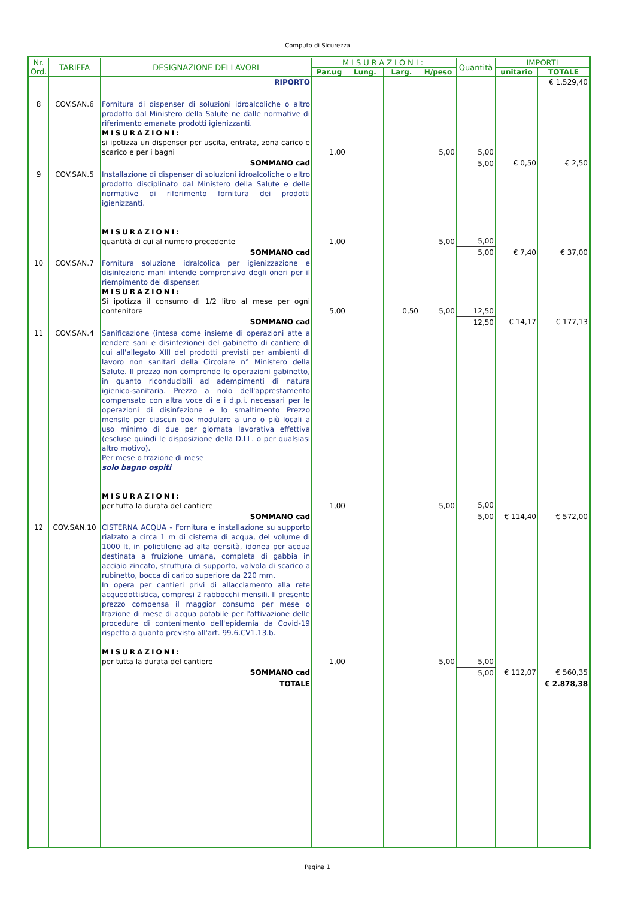Computo di Sicurezza
| Nr. Ord. | TARIFFA | DESIGNAZIONE DEI LAVORI | MISURAZIONI: | | | | Quantità | IMPORTI | |
| --- | --- | --- | --- | --- | --- | --- | --- | --- | --- |
| | | | Par.ug | Lung. | Larg. | H/peso | | unitario | TOTALE |
| | | RIPORTO | | | | | | | € 1.529,40 |
| 8 | COV.SAN.6 | Fornitura di dispenser di soluzioni idroalcoliche o altro prodotto dal Ministero della Salute ne dalle normative di riferimento emanate prodotti igienizzanti. MISURAZIONI: si ipotizza un dispenser per uscita, entrata, zona carico e scarico e per i bagni | 1,00 | | | 5,00 | 5,00 | | |
| | | SOMMANO cad | | | | | 5,00 | € 0,50 | € 2,50 |
| 9 | COV.SAN.5 | Installazione di dispenser di soluzioni idroalcoliche o altro prodotto disciplinato dal Ministero della Salute e delle normative di riferimento fornitura dei prodotti igienizzanti. MISURAZIONI: quantità di cui al numero precedente | 1,00 | | | 5,00 | 5,00 | | |
| | | SOMMANO cad | | | | | 5,00 | € 7,40 | € 37,00 |
| 10 | COV.SAN.7 | Fornitura soluzione idralcolica per igienizzazione e disinfezione mani intende comprensivo degli oneri per il riempimento dei dispenser. MISURAZIONI: Si ipotizza il consumo di 1/2 litro al mese per ogni contenitore | 5,00 | | 0,50 | 5,00 | 12,50 | | |
| | | SOMMANO cad | | | | | 12,50 | € 14,17 | € 177,13 |
| 11 | COV.SAN.4 | Sanificazione (intesa come insieme di operazioni atte a rendere sani e disinfezione) del gabinetto di cantiere di cui all'allegato XIII del prodotti previsti per ambienti di lavoro non sanitari della Circolare n° Ministero della Salute. Il prezzo non comprende le operazioni gabinetto, in quanto riconducibili ad adempimenti di natura igienico-sanitaria. Prezzo a nolo dell'apprestamento compensato con altra voce di e i d.p.i. necessari per le operazioni di disinfezione e lo smaltimento Prezzo mensile per ciascun box modulare a uno o più locali a uso minimo di due per giornata lavorativa effettiva (escluse quindi le disposizione della D.LL. o per qualsiasi altro motivo). Per mese o frazione di mese solo bagno ospiti MISURAZIONI: per tutta la durata del cantiere | 1,00 | | | 5,00 | 5,00 | | |
| | | SOMMANO cad | | | | | 5,00 | € 114,40 | € 572,00 |
| 12 | COV.SAN.10 | CISTERNA ACQUA - Fornitura e installazione su supporto rialzato a circa 1 m di cisterna di acqua, del volume di 1000 lt, in polietilene ad alta densità, idonea per acqua destinata a fruizione umana, completa di gabbia in acciaio zincato, struttura di supporto, valvola di scarico a rubinetto, bocca di carico superiore da 220 mm. In opera per cantieri privi di allacciamento alla rete acquedottistica, compresi 2 rabbocchi mensili. Il presente prezzo compensa il maggior consumo per mese o frazione di mese di acqua potabile per l'attivazione delle procedure di contenimento dell'epidemia da Covid-19 rispetto a quanto previsto all'art. 99.6.CV1.13.b. MISURAZIONI: per tutta la durata del cantiere | 1,00 | | | 5,00 | 5,00 | | |
| | | SOMMANO cad | | | | | 5,00 | € 112,07 | € 560,35 |
| | | TOTALE | | | | | | | € 2.878,38 |
Pagina 1